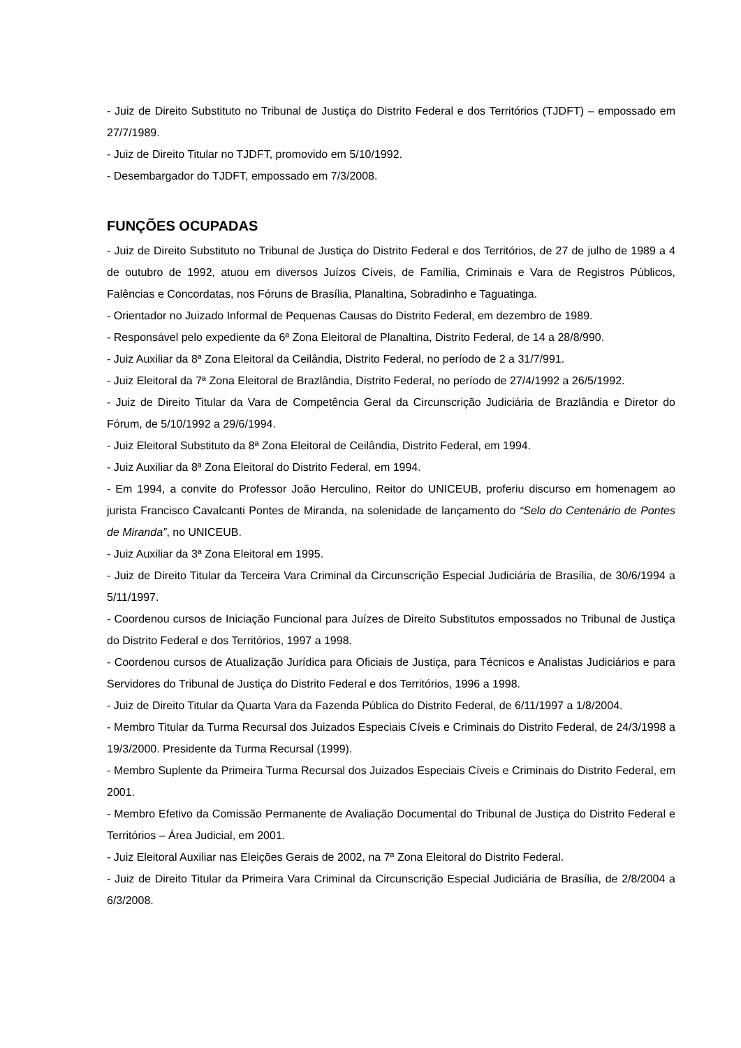- Juiz de Direito Substituto no Tribunal de Justiça do Distrito Federal e dos Territórios (TJDFT) – empossado em 27/7/1989.
- Juiz de Direito Titular no TJDFT, promovido em 5/10/1992.
- Desembargador do TJDFT, empossado em 7/3/2008.
FUNÇÕES OCUPADAS
- Juiz de Direito Substituto no Tribunal de Justiça do Distrito Federal e dos Territórios, de 27 de julho de 1989 a 4 de outubro de 1992, atuou em diversos Juízos Cíveis, de Família, Criminais e Vara de Registros Públicos, Falências e Concordatas, nos Fóruns de Brasília, Planaltina, Sobradinho e Taguatinga.
- Orientador no Juizado Informal de Pequenas Causas do Distrito Federal, em dezembro de 1989.
- Responsável pelo expediente da 6ª Zona Eleitoral de Planaltina, Distrito Federal, de 14 a 28/8/990.
- Juiz Auxiliar da 8ª Zona Eleitoral da Ceilândia, Distrito Federal, no período de 2 a 31/7/991.
- Juiz Eleitoral da 7ª Zona Eleitoral de Brazlândia, Distrito Federal, no período de 27/4/1992 a 26/5/1992.
- Juiz de Direito Titular da Vara de Competência Geral da Circunscrição Judiciária de Brazlândia e Diretor do Fórum, de 5/10/1992 a 29/6/1994.
- Juiz Eleitoral Substituto da 8ª Zona Eleitoral de Ceilândia, Distrito Federal, em 1994.
- Juiz Auxiliar da 8ª Zona Eleitoral do Distrito Federal, em 1994.
- Em 1994, a convite do Professor João Herculino, Reitor do UNICEUB, proferiu discurso em homenagem ao jurista Francisco Cavalcanti Pontes de Miranda, na solenidade de lançamento do “Selo do Centenário de Pontes de Miranda”, no UNICEUB.
- Juiz Auxiliar da 3ª Zona Eleitoral em 1995.
- Juiz de Direito Titular da Terceira Vara Criminal da Circunscrição Especial Judiciária de Brasília, de 30/6/1994 a 5/11/1997.
- Coordenou cursos de Iniciação Funcional para Juízes de Direito Substitutos empossados no Tribunal de Justiça do Distrito Federal e dos Territórios, 1997 a 1998.
- Coordenou cursos de Atualização Jurídica para Oficiais de Justiça, para Técnicos e Analistas Judiciários e para Servidores do Tribunal de Justiça do Distrito Federal e dos Territórios, 1996 a 1998.
- Juiz de Direito Titular da Quarta Vara da Fazenda Pública do Distrito Federal, de 6/11/1997 a 1/8/2004.
- Membro Titular da Turma Recursal dos Juizados Especiais Cíveis e Criminais do Distrito Federal, de 24/3/1998 a 19/3/2000. Presidente da Turma Recursal (1999).
- Membro Suplente da Primeira Turma Recursal dos Juizados Especiais Cíveis e Criminais do Distrito Federal, em 2001.
- Membro Efetivo da Comissão Permanente de Avaliação Documental do Tribunal de Justiça do Distrito Federal e Territórios – Área Judicial, em 2001.
- Juiz Eleitoral Auxiliar nas Eleições Gerais de 2002, na 7ª Zona Eleitoral do Distrito Federal.
- Juiz de Direito Titular da Primeira Vara Criminal da Circunscrição Especial Judiciária de Brasília, de 2/8/2004 a 6/3/2008.